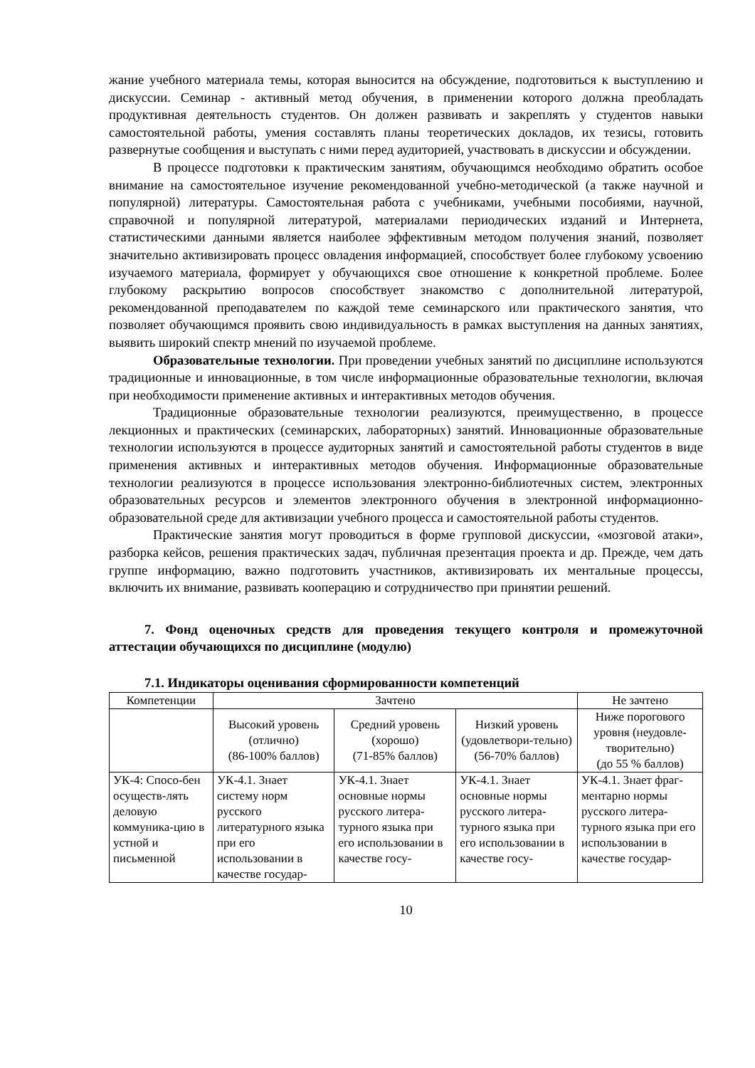жание учебного материала темы, которая выносится на обсуждение, подготовиться к выступлению и дискуссии. Семинар - активный метод обучения, в применении которого должна преобладать продуктивная деятельность студентов. Он должен развивать и закреплять у студентов навыки самостоятельной работы, умения составлять планы теоретических докладов, их тезисы, готовить развернутые сообщения и выступать с ними перед аудиторией, участвовать в дискуссии и обсуждении.
В процессе подготовки к практическим занятиям, обучающимся необходимо обратить особое внимание на самостоятельное изучение рекомендованной учебно-методической (а также научной и популярной) литературы. Самостоятельная работа с учебниками, учебными пособиями, научной, справочной и популярной литературой, материалами периодических изданий и Интернета, статистическими данными является наиболее эффективным методом получения знаний, позволяет значительно активизировать процесс овладения информацией, способствует более глубокому усвоению изучаемого материала, формирует у обучающихся свое отношение к конкретной проблеме. Более глубокому раскрытию вопросов способствует знакомство с дополнительной литературой, рекомендованной преподавателем по каждой теме семинарского или практического занятия, что позволяет обучающимся проявить свою индивидуальность в рамках выступления на данных занятиях, выявить широкий спектр мнений по изучаемой проблеме.
Образовательные технологии. При проведении учебных занятий по дисциплине используются традиционные и инновационные, в том числе информационные образовательные технологии, включая при необходимости применение активных и интерактивных методов обучения.
Традиционные образовательные технологии реализуются, преимущественно, в процессе лекционных и практических (семинарских, лабораторных) занятий. Инновационные образовательные технологии используются в процессе аудиторных занятий и самостоятельной работы студентов в виде применения активных и интерактивных методов обучения. Информационные образовательные технологии реализуются в процессе использования электронно-библиотечных систем, электронных образовательных ресурсов и элементов электронного обучения в электронной информационно-образовательной среде для активизации учебного процесса и самостоятельной работы студентов.
Практические занятия могут проводиться в форме групповой дискуссии, «мозговой атаки», разборка кейсов, решения практических задач, публичная презентация проекта и др. Прежде, чем дать группе информацию, важно подготовить участников, активизировать их ментальные процессы, включить их внимание, развивать кооперацию и сотрудничество при принятии решений.
7. Фонд оценочных средств для проведения текущего контроля и промежуточной аттестации обучающихся по дисциплине (модулю)
7.1. Индикаторы оценивания сформированности компетенций
| Компетенции | Зачтено | | | Не зачтено |
| | Высокий уровень (отлично) (86-100% баллов) | Средний уровень (хорошо) (71-85% баллов) | Низкий уровень (удовлетвори-тельно) (56-70% баллов) | Ниже порогового уровня (неудовле-творительно) (до 55 % баллов) |
| УК-4: Спосо-бен осуществ-лять деловую коммуника-цию в устной и письменной | УК-4.1. Знает систему норм русского литературного языка при его использовании в качестве государ- | УК-4.1. Знает основные нормы русского литера-турного языка при его использовании в качестве госу- | УК-4.1. Знает основные нормы русского литера-турного языка при его использовании в качестве госу- | УК-4.1. Знает фраг-ментарно нормы русского литера-турного языка при его использовании в качестве государ- |
10